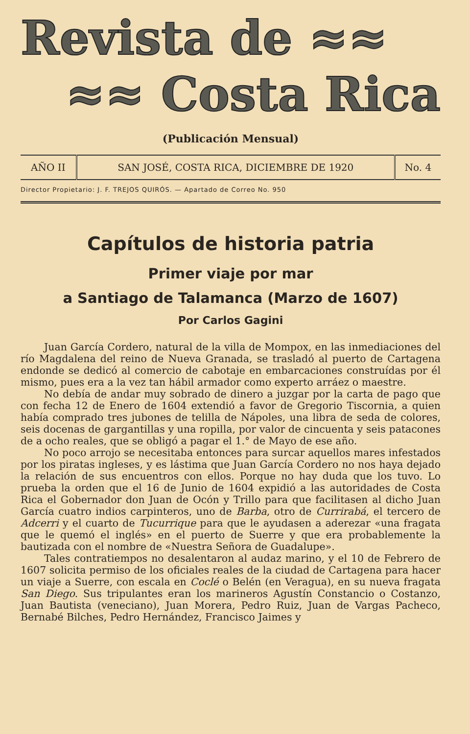Revista de ≈≈
≈≈ Costa Rica
(Publicación Mensual)
| AÑO II | SAN JOSÉ, COSTA RICA, DICIEMBRE DE 1920 | No. 4 |
Director Propietario: J. F. TREJOS QUIRÓS. — Apartado de Correo No. 950
Capítulos de historia patria
Primer viaje por mar
a Santiago de Talamanca (Marzo de 1607)
Por Carlos Gagini
Juan García Cordero, natural de la villa de Mompox, en las inmediaciones del río Magdalena del reino de Nueva Granada, se trasladó al puerto de Cartagena endonde se dedicó al comercio de cabotaje en embarcaciones construídas por él mismo, pues era a la vez tan hábil armador como experto arráez o maestre.
No debía de andar muy sobrado de dinero a juzgar por la carta de pago que con fecha 12 de Enero de 1604 extendió a favor de Gregorio Tiscornia, a quien había comprado tres jubones de telilla de Nápoles, una libra de seda de colores, seis docenas de gargantillas y una ropilla, por valor de cincuenta y seis patacones de a ocho reales, que se obligó a pagar el 1.° de Mayo de ese año.
No poco arrojo se necesitaba entonces para surcar aquellos mares infestados por los piratas ingleses, y es lástima que Juan García Cordero no nos haya dejado la relación de sus encuentros con ellos. Porque no hay duda que los tuvo. Lo prueba la orden que el 16 de Junio de 1604 expidió a las autoridades de Costa Rica el Gobernador don Juan de Ocón y Trillo para que facilitasen al dicho Juan García cuatro indios carpinteros, uno de Barba, otro de Currirabá, el tercero de Adcerri y el cuarto de Tucurrique para que le ayudasen a aderezar «una fragata que le quemó el inglés» en el puerto de Suerre y que era probablemente la bautizada con el nombre de «Nuestra Señora de Guadalupe».
Tales contratiempos no desalentaron al audaz marino, y el 10 de Febrero de 1607 solicita permiso de los oficiales reales de la ciudad de Cartagena para hacer un viaje a Suerre, con escala en Coclé o Belén (en Veragua), en su nueva fragata San Diego. Sus tripulantes eran los marineros Agustín Constancio o Costanzo, Juan Bautista (veneciano), Juan Morera, Pedro Ruiz, Juan de Vargas Pacheco, Bernabé Bilches, Pedro Hernández, Francisco Jaimes y